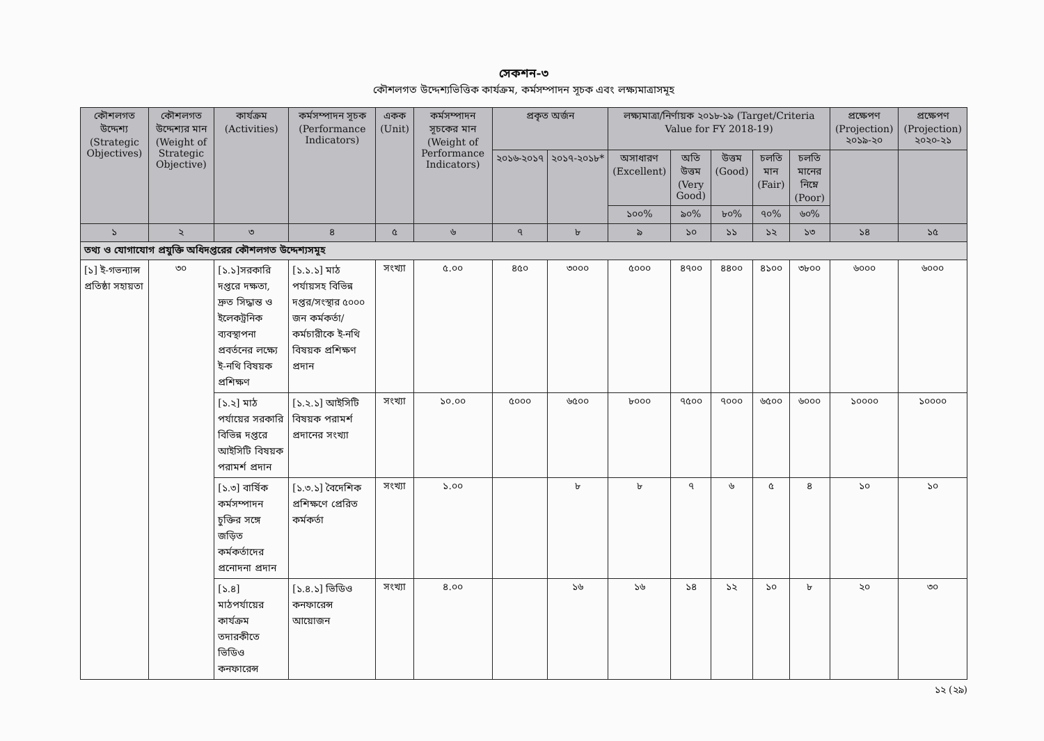সেকশন-৩
কৌশলগত উদ্দেশ্যভিত্তিক কার্যক্রম, কর্মসম্পাদন সূচক এবং লক্ষ্যমাত্রাসমূহ
| কৌশলগত উদ্দেশ্য (Strategic Objectives) | কৌশলগত উদ্দেশ্যর মান (Weight of Strategic Objective) | কার্যক্রম (Activities) | কর্মসম্পাদন সূচক (Performance Indicators) | একক (Unit) | কর্মসম্পাদন সূচকের মান (Weight of Performance Indicators) | প্রকৃত অর্জন | | লক্ষ্যমাত্রা/নির্ণায়ক ২০১৮-১৯ (Target/Criteria Value for FY 2018-19) | | | | | প্রক্ষেপণ (Projection) ২০১৯-২০ | প্রক্ষেপণ (Projection) ২০২০-২১ |
| --- | --- | --- | --- | --- | --- | --- | --- | --- | --- | --- | --- | --- | --- | --- |
| | | | | | | ২০১৬-২০১৭ | ২০১৭-২০১৮* | অসাধারণ (Excellent) | অতি উত্তম (Very Good) | উত্তম (Good) | চলতি মান (Fair) | চলতি মানের নিম্নে (Poor) | | |
| | | | | | | | | ১০০% | ৯০% | ৮০% | ৭০% | ৬০% | | |
| ১ | ২ | ৩ | ৪ | ৫ | ৬ | ৭ | ৮ | ৯ | ১০ | ১১ | ১২ | ১৩ | ১৪ | ১৫ |
| তথ্য ও যোগাযোগ প্রযুক্তি অধিদপ্তরের কৌশলগত উদ্দেশ্যসমূহ | | | | | | | | | | | | | | |
| [১] ই-গভন্যান্স প্রতিষ্ঠা সহায়তা | ৩০ | [১.১]সরকারি দপ্তরে দক্ষতা, দ্রুত সিদ্ধান্ত ও ইলেকট্রনিক ব্যবস্থাপনা প্রবর্তনের লক্ষ্যে ই-নথি বিষয়ক প্রশিক্ষণ | [১.১.১] মাঠ পর্যায়সহ বিভিন্ন দপ্তর/সংস্থার ৫০০০ জন কর্মকর্তা/কর্মচারীকে ই-নথি বিষয়ক প্রশিক্ষণ প্রদান | সংখ্যা | ৫.০০ | ৪৫০ | ৩০০০ | ৫০০০ | ৪৭০০ | ৪৪০০ | ৪১০০ | ৩৮০০ | ৬০০০ | ৬০০০ |
| | | [১.২] মাঠ পর্যায়ের সরকারি বিভিন্ন দপ্তরে আইসিটি বিষয়ক পরামর্শ প্রদান | [১.২.১] আইসিটি বিষয়ক পরামর্শ প্রদানের সংখ্যা | সংখ্যা | ১০.০০ | ৫০০০ | ৬৫০০ | ৮০০০ | ৭৫০০ | ৭০০০ | ৬৫০০ | ৬০০০ | ১০০০০ | ১০০০০ |
| | | [১.৩] বার্ষিক কর্মসম্পাদন চুক্তির সঙ্গে জড়িত কর্মকর্তাদের প্রনোদনা প্রদান | [১.৩.১] বৈদেশিক প্রশিক্ষণে প্রেরিত কর্মকর্তা | সংখ্যা | ১.০০ | | ৮ | ৮ | ৭ | ৬ | ৫ | ৪ | ১০ | ১০ |
| | | [১.৪] মাঠপর্যায়ের কার্যক্রম তদারকীতে ভিডিও কনফারেন্স | [১.৪.১] ভিডিও কনফারেন্স আয়োজন | সংখ্যা | ৪.০০ | | ১৬ | ১৬ | ১৪ | ১২ | ১০ | ৮ | ২০ | ৩০ |
১২ (২৯)